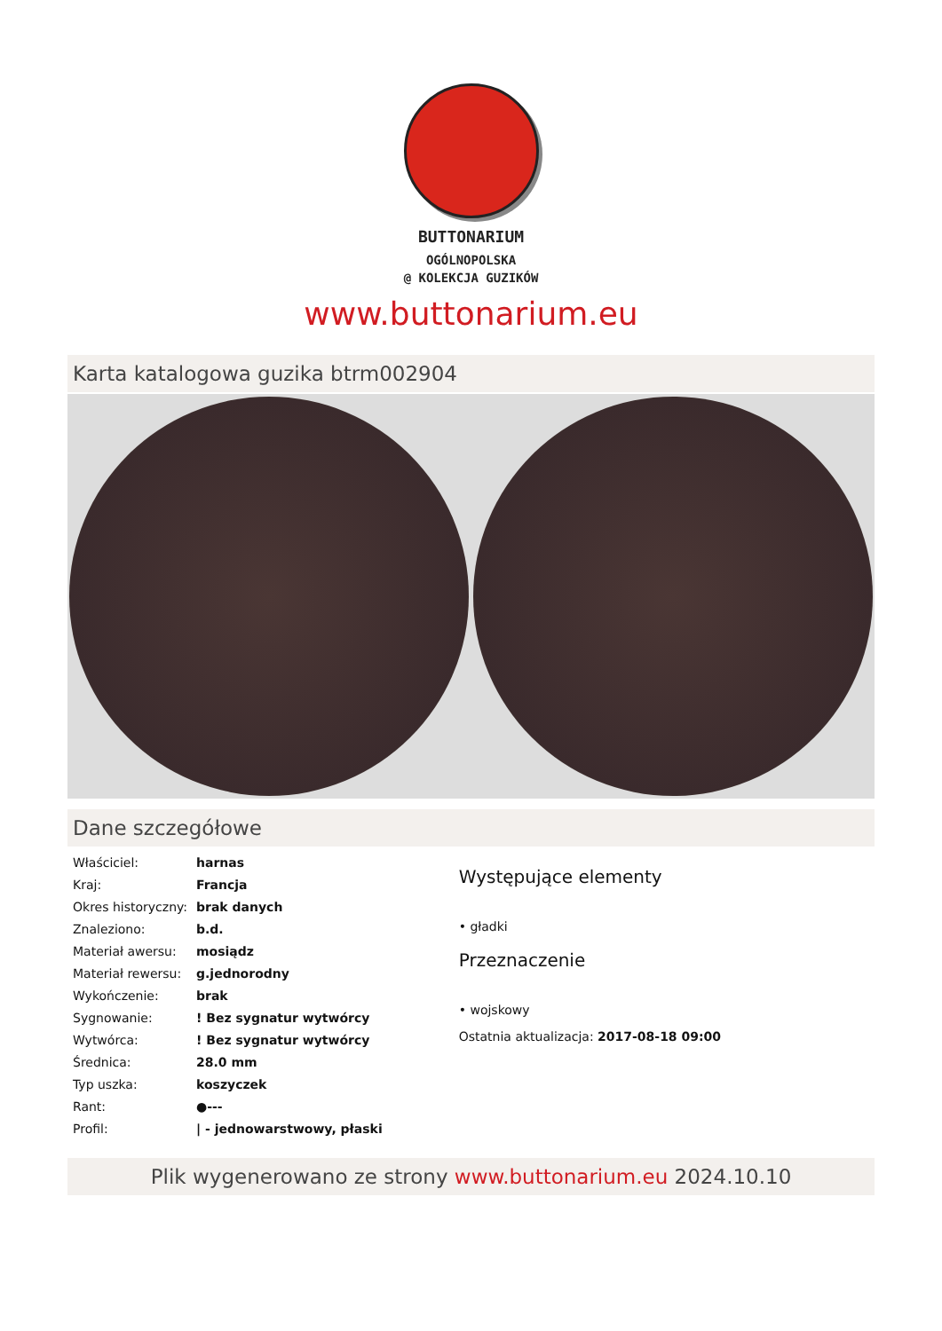BUTTONARIUM
OGÓLNOPOLSKA
@ KOLEKCJA GUZIKÓW
www.buttonarium.eu
Karta katalogowa guzika btrm002904
Dane szczegółowe
| Właściciel: | harnas |
| Kraj: | Francja |
| Okres historyczny: | brak danych |
| Znaleziono: | b.d. |
| Materiał awersu: | mosiądz |
| Materiał rewersu: | g.jednorodny |
| Wykończenie: | brak |
| Sygnowanie: | ! Bez sygnatur wytwórcy |
| Wytwórca: | ! Bez sygnatur wytwórcy |
| Średnica: | 28.0 mm |
| Typ uszka: | koszyczek |
| Rant: | ●--- |
| Profil: | / - jednowarstwowy, płaski |
Występujące elementy
• gładki
Przeznaczenie
• wojskowy
Ostatnia aktualizacja: 2017-08-18 09:00
Plik wygenerowano ze strony www.buttonarium.eu 2024.10.10